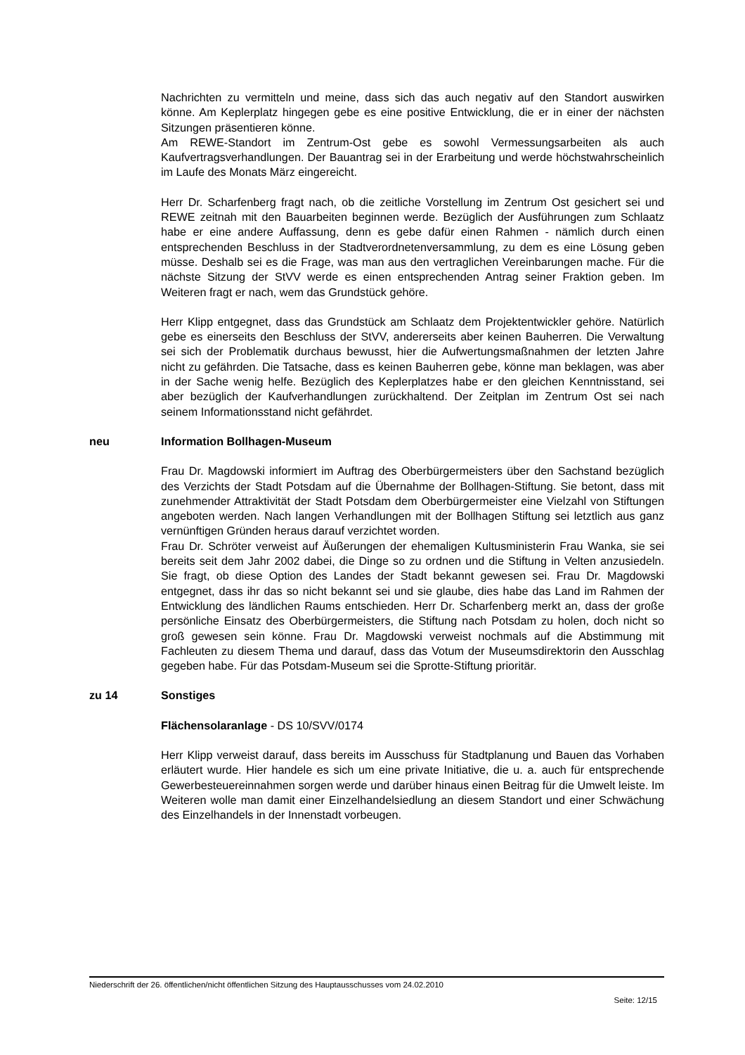Nachrichten zu vermitteln und meine, dass sich das auch negativ auf den Standort auswirken könne. Am Keplerplatz hingegen gebe es eine positive Entwicklung, die er in einer der nächsten Sitzungen präsentieren könne.
Am REWE-Standort im Zentrum-Ost gebe es sowohl Vermessungsarbeiten als auch Kaufvertragsverhandlungen. Der Bauantrag sei in der Erarbeitung und werde höchstwahrscheinlich im Laufe des Monats März eingereicht.
Herr Dr. Scharfenberg fragt nach, ob die zeitliche Vorstellung im Zentrum Ost gesichert sei und REWE zeitnah mit den Bauarbeiten beginnen werde. Bezüglich der Ausführungen zum Schlaatz habe er eine andere Auffassung, denn es gebe dafür einen Rahmen - nämlich durch einen entsprechenden Beschluss in der Stadtverordnetenversammlung, zu dem es eine Lösung geben müsse. Deshalb sei es die Frage, was man aus den vertraglichen Vereinbarungen mache. Für die nächste Sitzung der StVV werde es einen entsprechenden Antrag seiner Fraktion geben. Im Weiteren fragt er nach, wem das Grundstück gehöre.
Herr Klipp entgegnet, dass das Grundstück am Schlaatz dem Projektentwickler gehöre. Natürlich gebe es einerseits den Beschluss der StVV, andererseits aber keinen Bauherren. Die Verwaltung sei sich der Problematik durchaus bewusst, hier die Aufwertungsmaßnahmen der letzten Jahre nicht zu gefährden. Die Tatsache, dass es keinen Bauherren gebe, könne man beklagen, was aber in der Sache wenig helfe. Bezüglich des Keplerplatzes habe er den gleichen Kenntnisstand, sei aber bezüglich der Kaufverhandlungen zurückhaltend. Der Zeitplan im Zentrum Ost sei nach seinem Informationsstand nicht gefährdet.
neu Information Bollhagen-Museum
Frau Dr. Magdowski informiert im Auftrag des Oberbürgermeisters über den Sachstand bezüglich des Verzichts der Stadt Potsdam auf die Übernahme der Bollhagen-Stiftung. Sie betont, dass mit zunehmender Attraktivität der Stadt Potsdam dem Oberbürgermeister eine Vielzahl von Stiftungen angeboten werden. Nach langen Verhandlungen mit der Bollhagen Stiftung sei letztlich aus ganz vernünftigen Gründen heraus darauf verzichtet worden.
Frau Dr. Schröter verweist auf Äußerungen der ehemaligen Kultusministerin Frau Wanka, sie sei bereits seit dem Jahr 2002 dabei, die Dinge so zu ordnen und die Stiftung in Velten anzusiedeln. Sie fragt, ob diese Option des Landes der Stadt bekannt gewesen sei. Frau Dr. Magdowski entgegnet, dass ihr das so nicht bekannt sei und sie glaube, dies habe das Land im Rahmen der Entwicklung des ländlichen Raums entschieden. Herr Dr. Scharfenberg merkt an, dass der große persönliche Einsatz des Oberbürgermeisters, die Stiftung nach Potsdam zu holen, doch nicht so groß gewesen sein könne. Frau Dr. Magdowski verweist nochmals auf die Abstimmung mit Fachleuten zu diesem Thema und darauf, dass das Votum der Museumsdirektorin den Ausschlag gegeben habe. Für das Potsdam-Museum sei die Sprotte-Stiftung prioritär.
zu 14 Sonstiges
Flächensolaranlage - DS 10/SVV/0174
Herr Klipp verweist darauf, dass bereits im Ausschuss für Stadtplanung und Bauen das Vorhaben erläutert wurde. Hier handele es sich um eine private Initiative, die u. a. auch für entsprechende Gewerbesteuereinnahmen sorgen werde und darüber hinaus einen Beitrag für die Umwelt leiste. Im Weiteren wolle man damit einer Einzelhandelsiedlung an diesem Standort und einer Schwächung des Einzelhandels in der Innenstadt vorbeugen.
Niederschrift der 26. öffentlichen/nicht öffentlichen Sitzung des Hauptausschusses vom 24.02.2010
Seite: 12/15